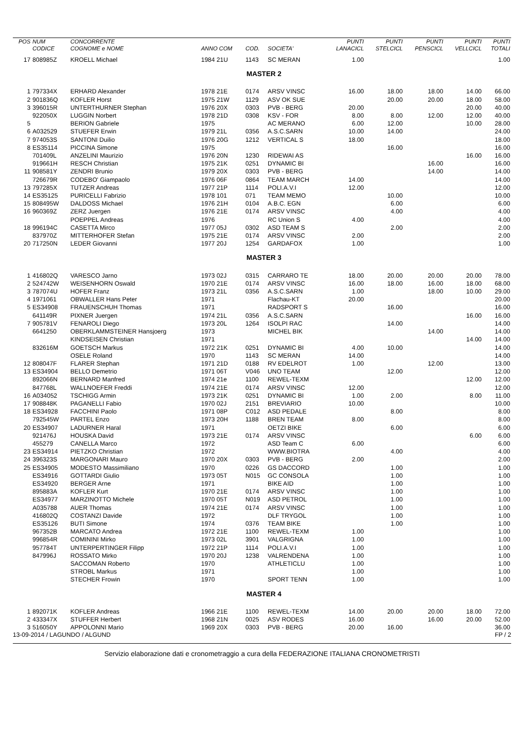| POS | NUM CODICE | CONCORRENTE COGNOME e NOME | ANNO COM | COD. | SOCIETA' | PUNTI LANACICL | PUNTI STELCICL | PUNTI PENSCICL | PUNTI VELLCICL | PUNTI TOTALI |
| --- | --- | --- | --- | --- | --- | --- | --- | --- | --- | --- |
| 17 | 808985Z | KROELL Michael | 1984 21U | 1143 | SC MERAN | 1.00 | | | | 1.00 |
| MASTER 2 | | | | | | | | | | |
| 1 | 797334X | ERHARD Alexander | 1978 21E | 0174 | ARSV VINSC | 16.00 | 18.00 | 18.00 | 14.00 | 66.00 |
| 2 | 901836Q | KOFLER Horst | 1975 21W | 1129 | ASV OK SUE | | 20.00 | 20.00 | 18.00 | 58.00 |
| 3 | 396015R | UNTERTHURNER Stephan | 1976 20X | 0303 | PVB - BERG | 20.00 | | | 20.00 | 40.00 |
| | 922050X | LUGGIN Norbert | 1978 21D | 0308 | KSV - FOR | 8.00 | 8.00 | 12.00 | 12.00 | 40.00 |
| 5 | | BERION Gabriele | 1975 | | AC MERANO | 6.00 | 12.00 | | 10.00 | 28.00 |
| 6 | A032529 | STUEFER Erwin | 1979 21L | 0356 | A.S.C.SARN | 10.00 | 14.00 | | | 24.00 |
| 7 | 974053S | SANTONI Duilio | 1976 20G | 1212 | VERTICAL S | 18.00 | | | | 18.00 |
| 8 | ES35114 | PICCINA Simone | 1975 | | | | 16.00 | | | 16.00 |
| | 701409L | ANZELINI Maurizio | 1976 20N | 1230 | RIDEWAI AS | | | | 16.00 | 16.00 |
| | 919661H | RESCH Christian | 1975 21K | 0251 | DYNAMIC BI | | | 16.00 | | 16.00 |
| 11 | 908581Y | ZENDRI Brunio | 1979 20X | 0303 | PVB - BERG | | | 14.00 | | 14.00 |
| | 726679R | CODEBO' Giampaolo | 1976 06F | 0864 | TEAM MARCH | 14.00 | | | | 14.00 |
| 13 | 797285X | TUTZER Andreas | 1977 21P | 1114 | POLI.A.V.I | 12.00 | | | | 12.00 |
| 14 | ES35125 | PURICELLI Fabrizio | 1978 101 | 071 | TEAM MEMO | | 10.00 | | | 10.00 |
| 15 | 808495W | DALDOSS Michael | 1976 21H | 0104 | A.B.C. EGN | | 6.00 | | | 6.00 |
| 16 | 960369Z | ZERZ Juergen | 1976 21E | 0174 | ARSV VINSC | | 4.00 | | | 4.00 |
| | | POEPPEL Andreas | 1976 | | RC Union S | 4.00 | | | | 4.00 |
| 18 | 996194C | CASETTA Mirco | 1977 05J | 0302 | ASD TEAM S | | 2.00 | | | 2.00 |
| | 837970Z | MITTERHOFER Stefan | 1975 21E | 0174 | ARSV VINSC | 2.00 | | | | 2.00 |
| 20 | 717250N | LEDER Giovanni | 1977 20J | 1254 | GARDAFOX | 1.00 | | | | 1.00 |
| MASTER 3 | | | | | | | | | | |
| 1 | 416802Q | VARESCO Jarno | 1973 02J | 0315 | CARRARO TE | 18.00 | 20.00 | 20.00 | 20.00 | 78.00 |
| 2 | 524742W | WEISENHORN Oswald | 1970 21E | 0174 | ARSV VINSC | 16.00 | 18.00 | 16.00 | 18.00 | 68.00 |
| 3 | 787074U | HOFER Franz | 1973 21L | 0356 | A.S.C.SARN | 1.00 | | 18.00 | 10.00 | 29.00 |
| 4 | 1971061 | OBWALLER Hans Peter | 1971 | | Flachau-KT | 20.00 | | | | 20.00 |
| 5 | ES34908 | FRAUENSCHUH Thomas | 1971 | | RADSPORT S | | 16.00 | | | 16.00 |
| | 641149R | PIXNER Juergen | 1974 21L | 0356 | A.S.C.SARN | | | | 16.00 | 16.00 |
| 7 | 905781V | FENAROLI Diego | 1973 20L | 1264 | ISOLPI RAC | | 14.00 | | | 14.00 |
| | 6641250 | OBERKLAMMSTEINER Hansjoerg | 1973 | | MICHEL BIK | | | 14.00 | | 14.00 |
| | | KINDSEISEN Christian | 1971 | | | | | | 14.00 | 14.00 |
| | 832616M | GOETSCH Markus | 1972 21K | 0251 | DYNAMIC BI | 4.00 | 10.00 | | | 14.00 |
| | | OSELE Roland | 1970 | 1143 | SC MERAN | 14.00 | | | | 14.00 |
| 12 | 808047F | FLARER Stephan | 1971 21D | 0188 | RV EDELROT | 1.00 | | 12.00 | | 13.00 |
| 13 | ES34904 | BELLO Demetrio | 1971 06T | V046 | UNO TEAM | | 12.00 | | | 12.00 |
| | 892066N | BERNARD Manfred | 1974 21e | 1100 | REWEL-TEXM | | | | 12.00 | 12.00 |
| | 847768L | WALLNOEFER Freddi | 1974 21E | 0174 | ARSV VINSC | 12.00 | | | | 12.00 |
| 16 | A034052 | TSCHIGG Armin | 1973 21K | 0251 | DYNAMIC BI | 1.00 | 2.00 | | 8.00 | 11.00 |
| 17 | 908848K | PAGANELLI Fabio | 1970 02J | 2151 | BREVIARIO | 10.00 | | | | 10.00 |
| 18 | ES34928 | FACCHINI Paolo | 1971 08P | C012 | ASD PEDALE | | 8.00 | | | 8.00 |
| | 792545W | PARTEL Enzo | 1973 20H | 1188 | BREN TEAM | 8.00 | | | | 8.00 |
| 20 | ES34907 | LADURNER Haral | 1971 | | OETZI BIKE | | 6.00 | | | 6.00 |
| | 921476J | HOUSKA David | 1973 21E | 0174 | ARSV VINSC | | | | 6.00 | 6.00 |
| | 455279 | CANELLA Marco | 1972 | | ASD Team C | 6.00 | | | | 6.00 |
| 23 | ES34914 | PIETZKO Christian | 1972 | | WWW.BIOTRA | | 4.00 | | | 4.00 |
| 24 | 396323S | MARGONARI Mauro | 1970 20X | 0303 | PVB - BERG | 2.00 | | | | 2.00 |
| 25 | ES34905 | MODESTO Massimiliano | 1970 | 0226 | GS DACCORD | | 1.00 | | | 1.00 |
| | ES34916 | GOTTARDI Giulio | 1973 05T | N015 | GC CONSOLA | | 1.00 | | | 1.00 |
| | ES34920 | BERGER Arne | 1971 | | BIKE AID | | 1.00 | | | 1.00 |
| | 895883A | KOFLER Kurt | 1970 21E | 0174 | ARSV VINSC | | 1.00 | | | 1.00 |
| | ES34977 | MARZINOTTO Michele | 1970 05T | N019 | ASD PETROL | | 1.00 | | | 1.00 |
| | A035788 | AUER Thomas | 1974 21E | 0174 | ARSV VINSC | | 1.00 | | | 1.00 |
| | 416802Q | COSTANZI Davide | 1972 | | DLF TRYGOL | | 1.00 | | | 1.00 |
| | ES35126 | BUTI Simone | 1974 | 0376 | TEAM BIKE | | 1.00 | | | 1.00 |
| | 967352B | MARCATO Andrea | 1972 21E | 1100 | REWEL-TEXM | 1.00 | | | | 1.00 |
| | 996854R | COMININI Mirko | 1973 02L | 3901 | VALGRIGNA | 1.00 | | | | 1.00 |
| | 957784T | UNTERPERTINGER Filipp | 1972 21P | 1114 | POLI.A.V.I | 1.00 | | | | 1.00 |
| | 847996J | ROSSATO Mirko | 1970 20J | 1238 | VALRENDENA | 1.00 | | | | 1.00 |
| | | SACCOMAN Roberto | 1970 | | ATHLETICLU | 1.00 | | | | 1.00 |
| | | STROBL Markus | 1971 | | | 1.00 | | | | 1.00 |
| | | STECHER Frowin | 1970 | | SPORT TENN | 1.00 | | | | 1.00 |
| MASTER 4 | | | | | | | | | | |
| 1 | 892071K | KOFLER Andreas | 1966 21E | 1100 | REWEL-TEXM | 14.00 | 20.00 | 20.00 | 18.00 | 72.00 |
| 2 | 433347X | STUFFER Herbert | 1968 21N | 0025 | ASV RODES | 16.00 | | 16.00 | 20.00 | 52.00 |
| 3 | 516050Y | APPOLONNI Mario | 1969 20X | 0303 | PVB - BERG | 20.00 | 16.00 | | | 36.00 |
13-09-2014 / LAGUNDO / ALGUND FP / 2
Servizio elaborazione dati e cronometraggio a cura della FEDERAZIONE ITALIANA CRONOMETRISTI